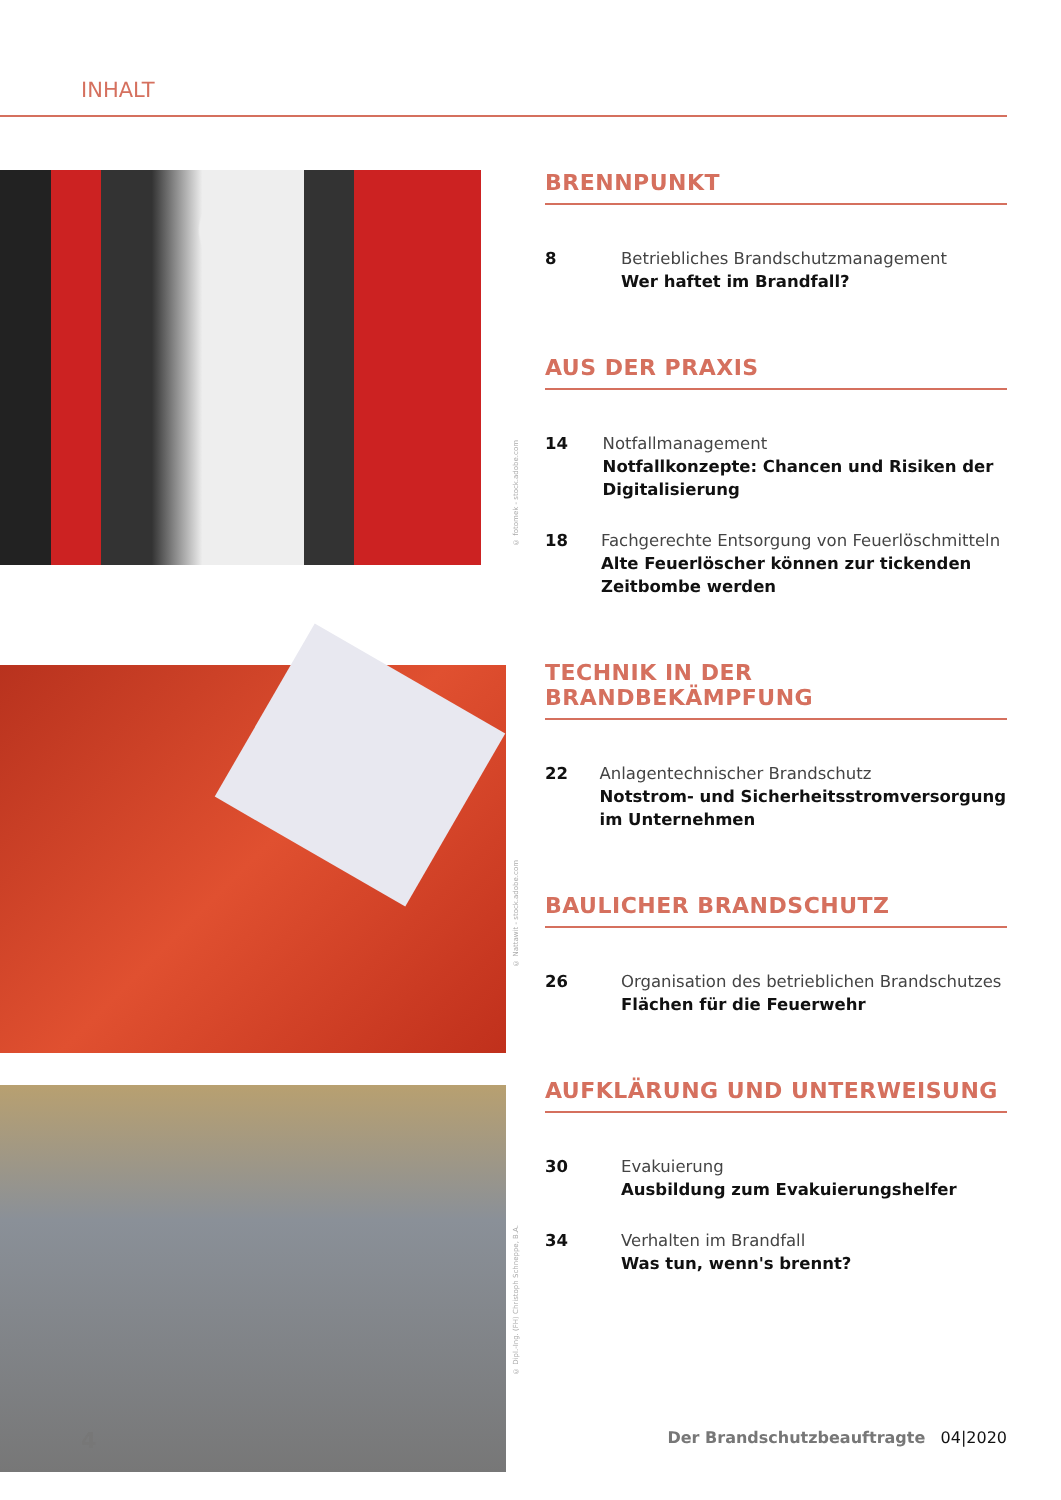INHALT
© fotomek - stock.adobe.com
© Nattawit - stock.adobe.com
© Dipl.-Ing. (FH) Christoph Schneppe, B.A.
BRENNPUNKT
8 Betriebliches Brandschutzmanagement
Wer haftet im Brandfall?
AUS DER PRAXIS
14 Notfallmanagement
Notfallkonzepte: Chancen und Risiken der Digitalisierung
18 Fachgerechte Entsorgung von Feuerlöschmitteln
Alte Feuerlöscher können zur tickenden Zeitbombe werden
TECHNIK IN DER BRANDBEKÄMPFUNG
22 Anlagentechnischer Brandschutz
Notstrom- und Sicherheitsstromversorgung im Unternehmen
BAULICHER BRANDSCHUTZ
26 Organisation des betrieblichen Brandschutzes
Flächen für die Feuerwehr
AUFKLÄRUNG UND UNTERWEISUNG
30 Evakuierung
Ausbildung zum Evakuierungshelfer
34 Verhalten im Brandfall
Was tun, wenn's brennt?
4 Der Brandschutzbeauftragte 04|2020